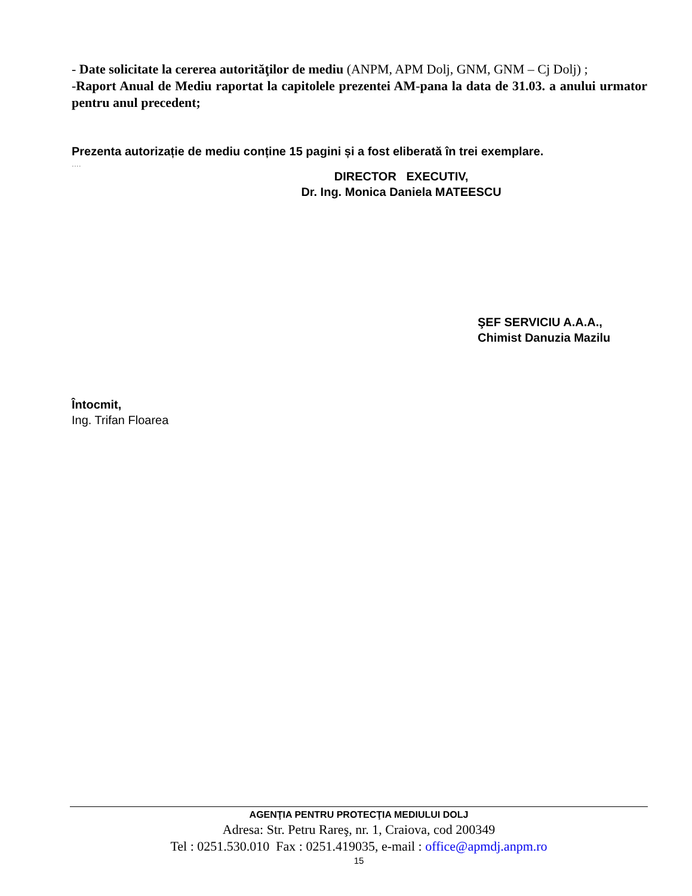- Date solicitate la cererea autorităţilor de mediu (ANPM, APM Dolj, GNM, GNM – Cj Dolj) ;
-Raport Anual de Mediu raportat la capitolele prezentei AM-pana la data de 31.03. a anului urmator pentru anul precedent;
Prezenta autorizație de mediu conține 15 pagini și a fost eliberată în trei exemplare.
....
DIRECTOR EXECUTIV,
Dr. Ing. Monica Daniela MATEESCU
ŞEF SERVICIU A.A.A.,
Chimist Danuzia Mazilu
Întocmit,
Ing. Trifan Floarea
AGENŢIA PENTRU PROTECŢIA MEDIULUI DOLJ
Adresa: Str. Petru Rareş, nr. 1, Craiova, cod 200349
Tel : 0251.530.010 Fax : 0251.419035, e-mail : office@apmdj.anpm.ro
15